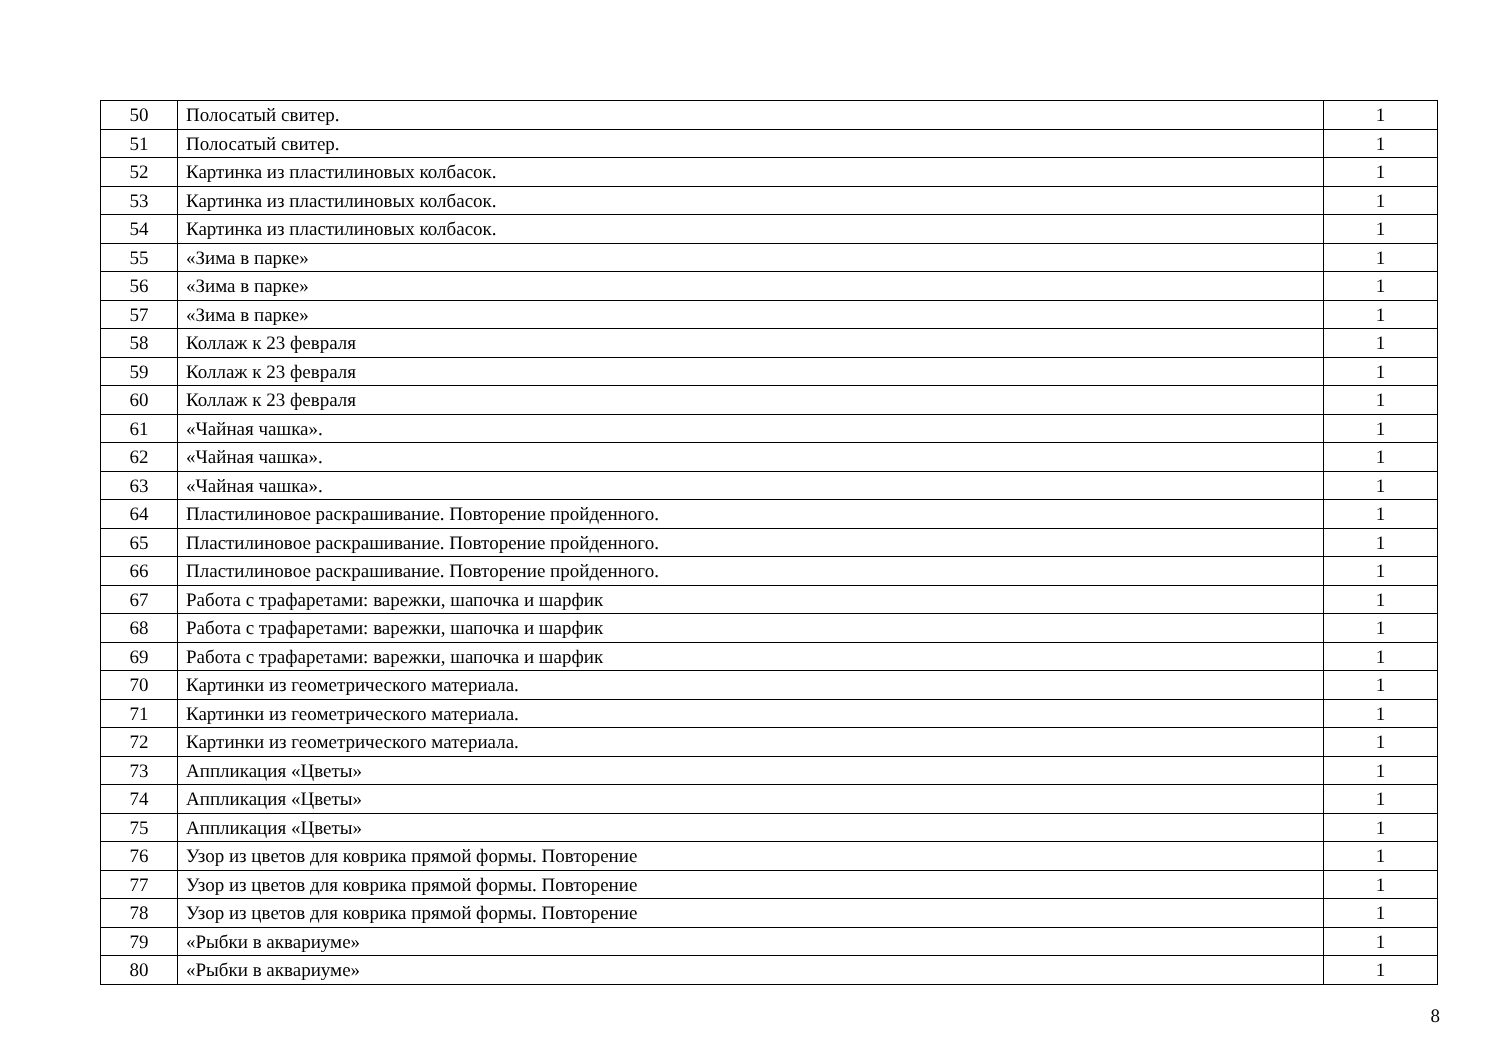| 50 | Полосатый свитер. | 1 |
| 51 | Полосатый свитер. | 1 |
| 52 | Картинка из пластилиновых колбасок. | 1 |
| 53 | Картинка из пластилиновых колбасок. | 1 |
| 54 | Картинка из пластилиновых колбасок. | 1 |
| 55 | «Зима в парке» | 1 |
| 56 | «Зима в парке» | 1 |
| 57 | «Зима в парке» | 1 |
| 58 | Коллаж к 23 февраля | 1 |
| 59 | Коллаж к 23 февраля | 1 |
| 60 | Коллаж к 23 февраля | 1 |
| 61 | «Чайная чашка». | 1 |
| 62 | «Чайная чашка». | 1 |
| 63 | «Чайная чашка». | 1 |
| 64 | Пластилиновое раскрашивание. Повторение пройденного. | 1 |
| 65 | Пластилиновое раскрашивание. Повторение пройденного. | 1 |
| 66 | Пластилиновое раскрашивание. Повторение пройденного. | 1 |
| 67 | Работа с трафаретами: варежки, шапочка и шарфик | 1 |
| 68 | Работа с трафаретами: варежки, шапочка и шарфик | 1 |
| 69 | Работа с трафаретами: варежки, шапочка и шарфик | 1 |
| 70 | Картинки из геометрического материала. | 1 |
| 71 | Картинки из геометрического материала. | 1 |
| 72 | Картинки из геометрического материала. | 1 |
| 73 | Аппликация «Цветы» | 1 |
| 74 | Аппликация «Цветы» | 1 |
| 75 | Аппликация «Цветы» | 1 |
| 76 | Узор из цветов для коврика прямой формы. Повторение | 1 |
| 77 | Узор из цветов для коврика прямой формы. Повторение | 1 |
| 78 | Узор из цветов для коврика прямой формы. Повторение | 1 |
| 79 | «Рыбки в аквариуме» | 1 |
| 80 | «Рыбки в аквариуме» | 1 |
8